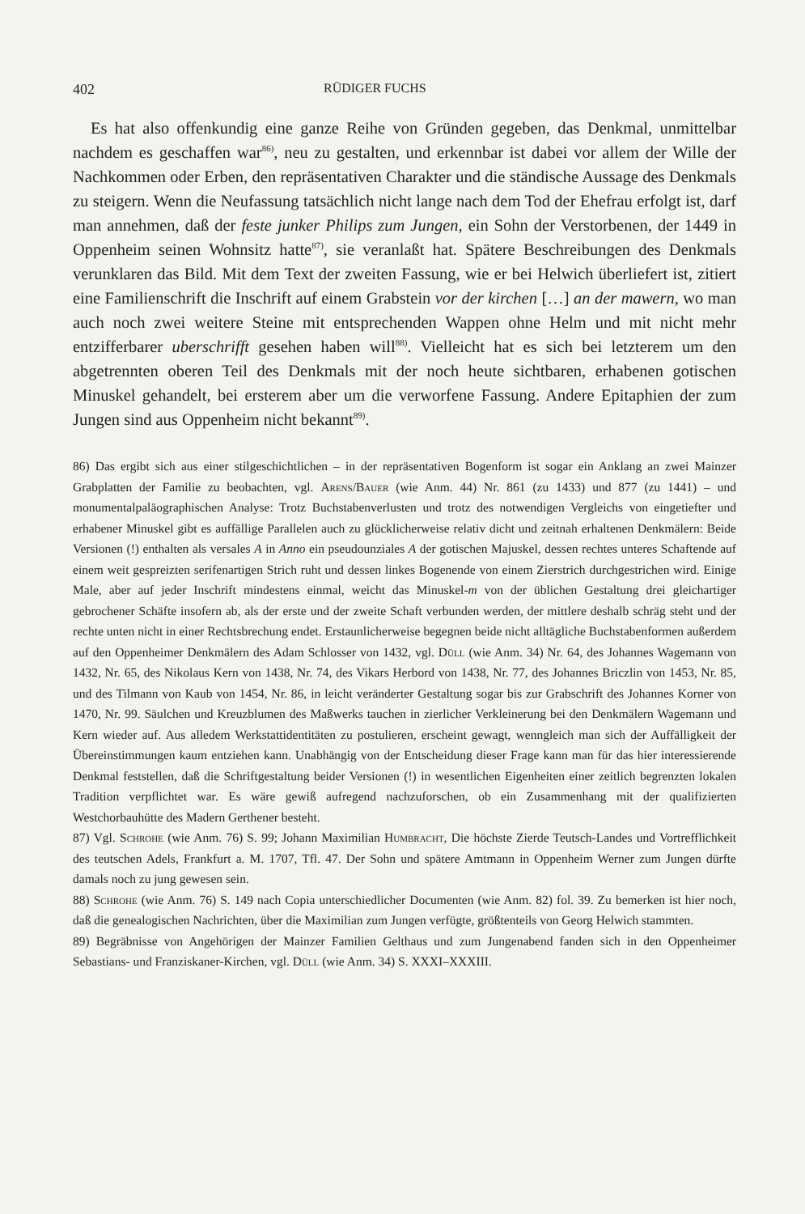402 RÜDIGER FUCHS
Es hat also offenkundig eine ganze Reihe von Gründen gegeben, das Denkmal, unmittelbar nachdem es geschaffen war<sup>86)</sup>, neu zu gestalten, und erkennbar ist dabei vor allem der Wille der Nachkommen oder Erben, den repräsentativen Charakter und die ständische Aussage des Denkmals zu steigern. Wenn die Neufassung tatsächlich nicht lange nach dem Tod der Ehefrau erfolgt ist, darf man annehmen, daß der feste junker Philips zum Jungen, ein Sohn der Verstorbenen, der 1449 in Oppenheim seinen Wohnsitz hatte<sup>87)</sup>, sie veranlaßt hat. Spätere Beschreibungen des Denkmals verunklaren das Bild. Mit dem Text der zweiten Fassung, wie er bei Helwich überliefert ist, zitiert eine Familienschrift die Inschrift auf einem Grabstein vor der kirchen […] an der mawern, wo man auch noch zwei weitere Steine mit entsprechenden Wappen ohne Helm und mit nicht mehr entzifferbarer uberschrifft gesehen haben will<sup>88)</sup>. Vielleicht hat es sich bei letzterem um den abgetrennten oberen Teil des Denkmals mit der noch heute sichtbaren, erhabenen gotischen Minuskel gehandelt, bei ersterem aber um die verworfene Fassung. Andere Epitaphien der zum Jungen sind aus Oppenheim nicht bekannt<sup>89)</sup>.
86) Das ergibt sich aus einer stilgeschichtlichen – in der repräsentativen Bogenform ist sogar ein Anklang an zwei Mainzer Grabplatten der Familie zu beobachten, vgl. Arens/Bauer (wie Anm. 44) Nr. 861 (zu 1433) und 877 (zu 1441) – und monumentalpaläographischen Analyse: Trotz Buchstabenverlusten und trotz des notwendigen Vergleichs von eingetiefter und erhabener Minuskel gibt es auffällige Parallelen auch zu glücklicherweise relativ dicht und zeitnah erhaltenen Denkmälern: Beide Versionen (!) enthalten als versales A in Anno ein pseudounziales A der gotischen Majuskel, dessen rechtes unteres Schaftende auf einem weit gespreizten serifenartigen Strich ruht und dessen linkes Bogenende von einem Zierstrich durchgestrichen wird. Einige Male, aber auf jeder Inschrift mindestens einmal, weicht das Minuskel-m von der üblichen Gestaltung drei gleichartiger gebrochener Schäfte insofern ab, als der erste und der zweite Schaft verbunden werden, der mittlere deshalb schräg steht und der rechte unten nicht in einer Rechtsbrechung endet. Erstaunlicherweise begegnen beide nicht alltägliche Buchstabenformen außerdem auf den Oppenheimer Denkmälern des Adam Schlosser von 1432, vgl. Düll (wie Anm. 34) Nr. 64, des Johannes Wagemann von 1432, Nr. 65, des Nikolaus Kern von 1438, Nr. 74, des Vikars Herbord von 1438, Nr. 77, des Johannes Briczlin von 1453, Nr. 85, und des Tilmann von Kaub von 1454, Nr. 86, in leicht veränderter Gestaltung sogar bis zur Grabschrift des Johannes Korner von 1470, Nr. 99. Säulchen und Kreuzblumen des Maßwerks tauchen in zierlicher Verkleinerung bei den Denkmälern Wagemann und Kern wieder auf. Aus alledem Werkstattidentitäten zu postulieren, erscheint gewagt, wenngleich man sich der Auffälligkeit der Übereinstimmungen kaum entziehen kann. Unabhängig von der Entscheidung dieser Frage kann man für das hier interessierende Denkmal feststellen, daß die Schriftgestaltung beider Versionen (!) in wesentlichen Eigenheiten einer zeitlich begrenzten lokalen Tradition verpflichtet war. Es wäre gewiß aufregend nachzuforschen, ob ein Zusammenhang mit der qualifizierten Westchorbauhütte des Madern Gerthener besteht.
87) Vgl. Schrohe (wie Anm. 76) S. 99; Johann Maximilian Humbracht, Die höchste Zierde Teutsch-Landes und Vortrefflichkeit des teutschen Adels, Frankfurt a. M. 1707, Tfl. 47. Der Sohn und spätere Amtmann in Oppenheim Werner zum Jungen dürfte damals noch zu jung gewesen sein.
88) Schrohe (wie Anm. 76) S. 149 nach Copia unterschiedlicher Documenten (wie Anm. 82) fol. 39. Zu bemerken ist hier noch, daß die genealogischen Nachrichten, über die Maximilian zum Jungen verfügte, größtenteils von Georg Helwich stammten.
89) Begräbnisse von Angehörigen der Mainzer Familien Gelthaus und zum Jungenabend fanden sich in den Oppenheimer Sebastians- und Franziskaner-Kirchen, vgl. Düll (wie Anm. 34) S. XXXI–XXXIII.